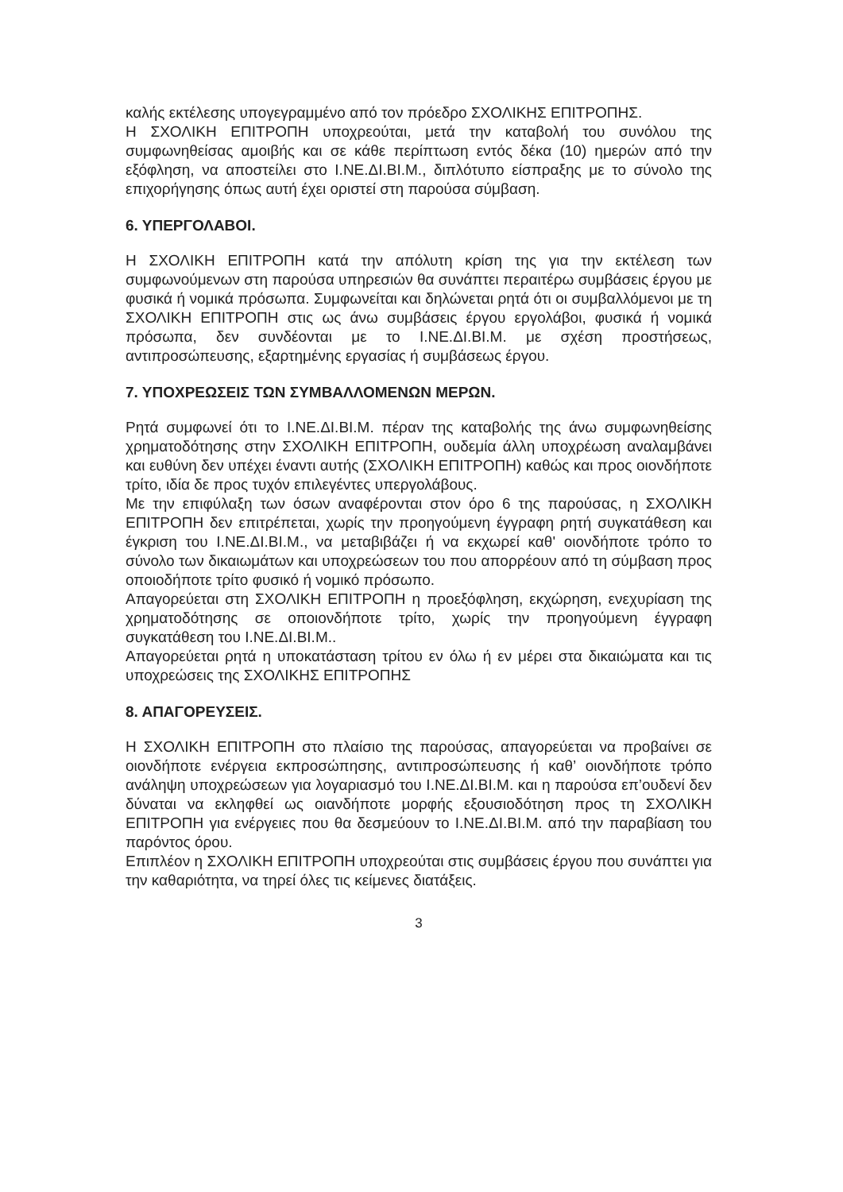καλής εκτέλεσης υπογεγραμμένο από τον πρόεδρο ΣΧΟΛΙΚΗΣ ΕΠΙΤΡΟΠΗΣ.
Η ΣΧΟΛΙΚΗ ΕΠΙΤΡΟΠΗ υποχρεούται, μετά την καταβολή του συνόλου της συμφωνηθείσας αμοιβής και σε κάθε περίπτωση εντός δέκα (10) ημερών από την εξόφληση, να αποστείλει στο Ι.ΝΕ.ΔΙ.ΒΙ.Μ., διπλότυπο είσπραξης με το σύνολο της επιχορήγησης όπως αυτή έχει οριστεί στη παρούσα σύμβαση.
6. ΥΠΕΡΓΟΛΑΒΟΙ.
Η ΣΧΟΛΙΚΗ ΕΠΙΤΡΟΠΗ κατά την απόλυτη κρίση της για την εκτέλεση των συμφωνούμενων στη παρούσα υπηρεσιών θα συνάπτει περαιτέρω συμβάσεις έργου με φυσικά ή νομικά πρόσωπα. Συμφωνείται και δηλώνεται ρητά ότι οι συμβαλλόμενοι με τη ΣΧΟΛΙΚΗ ΕΠΙΤΡΟΠΗ στις ως άνω συμβάσεις έργου εργολάβοι, φυσικά ή νομικά πρόσωπα, δεν συνδέονται με το Ι.ΝΕ.ΔΙ.ΒΙ.Μ. με σχέση προστήσεως, αντιπροσώπευσης, εξαρτημένης εργασίας ή συμβάσεως έργου.
7. ΥΠΟΧΡΕΩΣΕΙΣ ΤΩΝ ΣΥΜΒΑΛΛΟΜΕΝΩΝ ΜΕΡΩΝ.
Ρητά συμφωνεί ότι το Ι.ΝΕ.ΔΙ.ΒΙ.Μ. πέραν της καταβολής της άνω συμφωνηθείσης χρηματοδότησης στην ΣΧΟΛΙΚΗ ΕΠΙΤΡΟΠΗ, ουδεμία άλλη υποχρέωση αναλαμβάνει και ευθύνη δεν υπέχει έναντι αυτής (ΣΧΟΛΙΚΗ ΕΠΙΤΡΟΠΗ) καθώς και προς οιονδήποτε τρίτο, ιδία δε προς τυχόν επιλεγέντες υπεργολάβους.
Με την επιφύλαξη των όσων αναφέρονται στον όρο 6 της παρούσας, η ΣΧΟΛΙΚΗ ΕΠΙΤΡΟΠΗ δεν επιτρέπεται, χωρίς την προηγούμενη έγγραφη ρητή συγκατάθεση και έγκριση του Ι.ΝΕ.ΔΙ.ΒΙ.Μ., να μεταβιβάζει ή να εκχωρεί καθ' οιονδήποτε τρόπο το σύνολο των δικαιωμάτων και υποχρεώσεων του που απορρέουν από τη σύμβαση προς οποιοδήποτε τρίτο φυσικό ή νομικό πρόσωπο.
Απαγορεύεται στη ΣΧΟΛΙΚΗ ΕΠΙΤΡΟΠΗ η προεξόφληση, εκχώρηση, ενεχυρίαση της χρηματοδότησης σε οποιονδήποτε τρίτο, χωρίς την προηγούμενη έγγραφη συγκατάθεση του Ι.ΝΕ.ΔΙ.ΒΙ.Μ..
Απαγορεύεται ρητά η υποκατάσταση τρίτου εν όλω ή εν μέρει στα δικαιώματα και τις υποχρεώσεις της ΣΧΟΛΙΚΗΣ ΕΠΙΤΡΟΠΗΣ
8. ΑΠΑΓΟΡΕΥΣΕΙΣ.
Η ΣΧΟΛΙΚΗ ΕΠΙΤΡΟΠΗ στο πλαίσιο της παρούσας, απαγορεύεται να προβαίνει σε οιονδήποτε ενέργεια εκπροσώπησης, αντιπροσώπευσης ή καθ’ οιονδήποτε τρόπο ανάληψη υποχρεώσεων για λογαριασμό του Ι.ΝΕ.ΔΙ.ΒΙ.Μ. και η παρούσα επ’ουδενί δεν δύναται να εκληφθεί ως οιανδήποτε μορφής εξουσιοδότηση προς τη ΣΧΟΛΙΚΗ ΕΠΙΤΡΟΠΗ για ενέργειες που θα δεσμεύουν το Ι.ΝΕ.ΔΙ.ΒΙ.Μ. από την παραβίαση του παρόντος όρου.
Επιπλέον η ΣΧΟΛΙΚΗ ΕΠΙΤΡΟΠΗ υποχρεούται στις συμβάσεις έργου που συνάπτει για την καθαριότητα, να τηρεί όλες τις κείμενες διατάξεις.
3